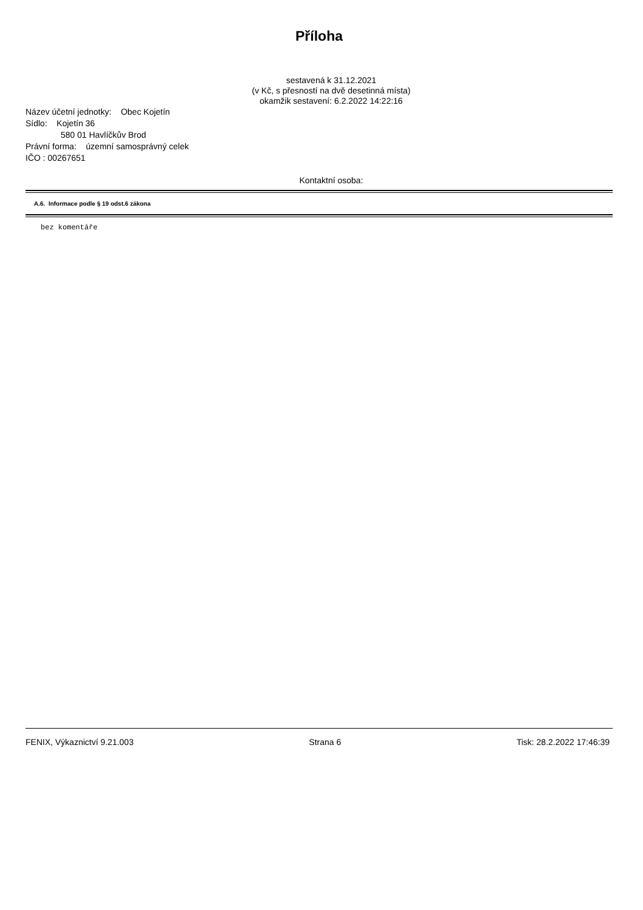Příloha
sestavená k 31.12.2021
(v Kč, s přesností na dvě desetinná místa)
okamžik sestavení: 6.2.2022 14:22:16
Název účetní jednotky: Obec Kojetín
Sídlo: Kojetín 36
580 01 Havlíčkův Brod
Právní forma: územní samosprávný celek
IČO : 00267651
Kontaktní osoba:
A.6. Informace podle § 19 odst.6 zákona
bez komentáře
FENIX, Výkaznictví 9.21.003 Strana 6 Tisk: 28.2.2022 17:46:39